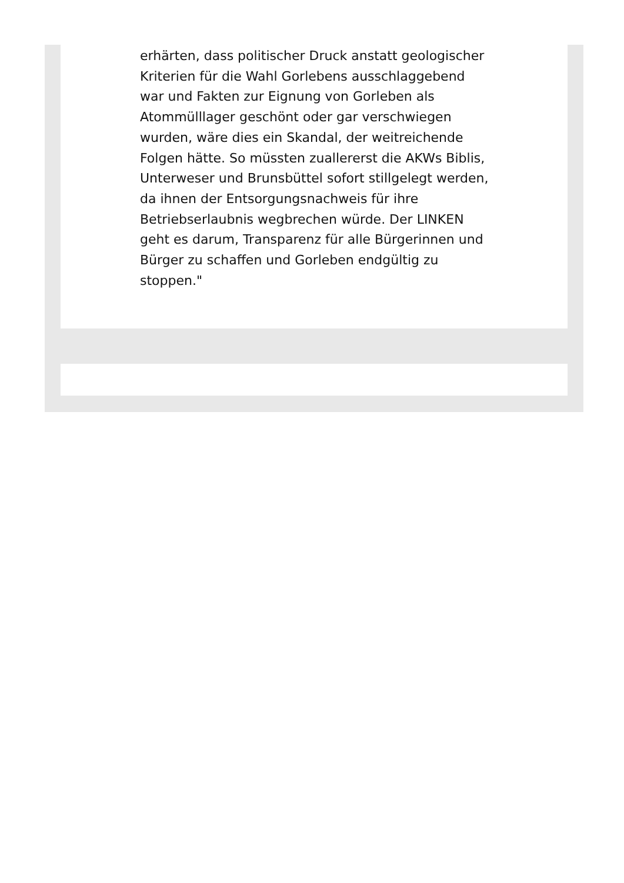erhärten, dass politischer Druck anstatt geologischer Kriterien für die Wahl Gorlebens ausschlaggebend war und Fakten zur Eignung von Gorleben als Atommülllager geschönt oder gar verschwiegen wurden, wäre dies ein Skandal, der weitreichende Folgen hätte. So müssten zuallererst die AKWs Biblis, Unterweser und Brunsbüttel sofort stillgelegt werden, da ihnen der Entsorgungsnachweis für ihre Betriebserlaubnis wegbrechen würde. Der LINKEN geht es darum, Transparenz für alle Bürgerinnen und Bürger zu schaffen und Gorleben endgültig zu stoppen."